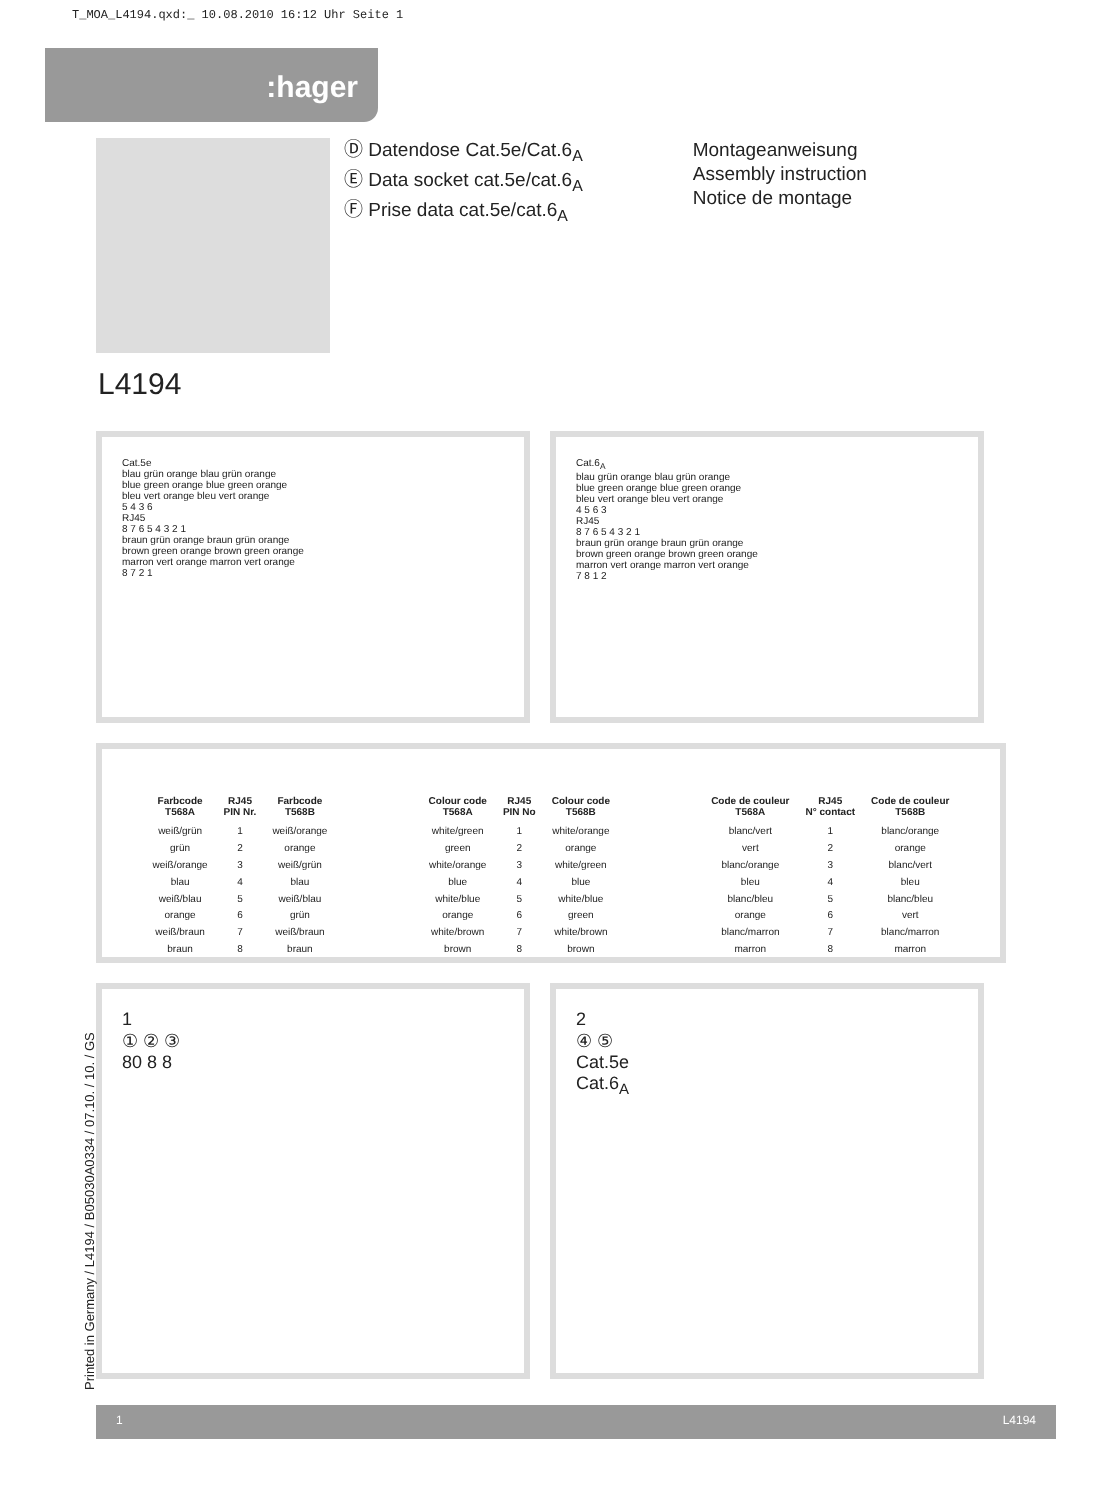T_MOA_L4194.qxd:_ 10.08.2010 16:12 Uhr Seite 1
:hager
Ⓓ Datendose Cat.5e/Cat.6<sub>A</sub>
Ⓔ Data socket cat.5e/cat.6<sub>A</sub>
Ⓕ Prise data cat.5e/cat.6<sub>A</sub>
Montageanweisung
Assembly instruction
Notice de montage
L4194
Cat.5e
blau grün orange blau grün orange
blue green orange blue green orange
bleu vert orange bleu vert orange
5 4 3 6
RJ45
8 7 6 5 4 3 2 1
braun grün orange braun grün orange
brown green orange brown green orange
marron vert orange marron vert orange
8 7 2 1
Cat.6<sub>A</sub>
blau grün orange blau grün orange
blue green orange blue green orange
bleu vert orange bleu vert orange
4 5 6 3
RJ45
8 7 6 5 4 3 2 1
braun grün orange braun grün orange
brown green orange brown green orange
marron vert orange marron vert orange
7 8 1 2
| Farbcode T568A | RJ45 PIN Nr. | Farbcode T568B |
| --- | --- | --- |
| weiß/grün | 1 | weiß/orange |
| grün | 2 | orange |
| weiß/orange | 3 | weiß/grün |
| blau | 4 | blau |
| weiß/blau | 5 | weiß/blau |
| orange | 6 | grün |
| weiß/braun | 7 | weiß/braun |
| braun | 8 | braun |
| Colour code T568A | RJ45 PIN No | Colour code T568B |
| --- | --- | --- |
| white/green | 1 | white/orange |
| green | 2 | orange |
| white/orange | 3 | white/green |
| blue | 4 | blue |
| white/blue | 5 | white/blue |
| orange | 6 | green |
| white/brown | 7 | white/brown |
| brown | 8 | brown |
| Code de couleur T568A | RJ45 N° contact | Code de couleur T568B |
| --- | --- | --- |
| blanc/vert | 1 | blanc/orange |
| vert | 2 | orange |
| blanc/orange | 3 | blanc/vert |
| bleu | 4 | bleu |
| blanc/bleu | 5 | blanc/bleu |
| orange | 6 | vert |
| blanc/marron | 7 | blanc/marron |
| marron | 8 | marron |
1
① ② ③
80 8 8
2
④ ⑤
Cat.5e
Cat.6<sub>A</sub>
Printed in Germany / L4194 / B05030A0334 / 07.10. / 10. / GS
1 L4194